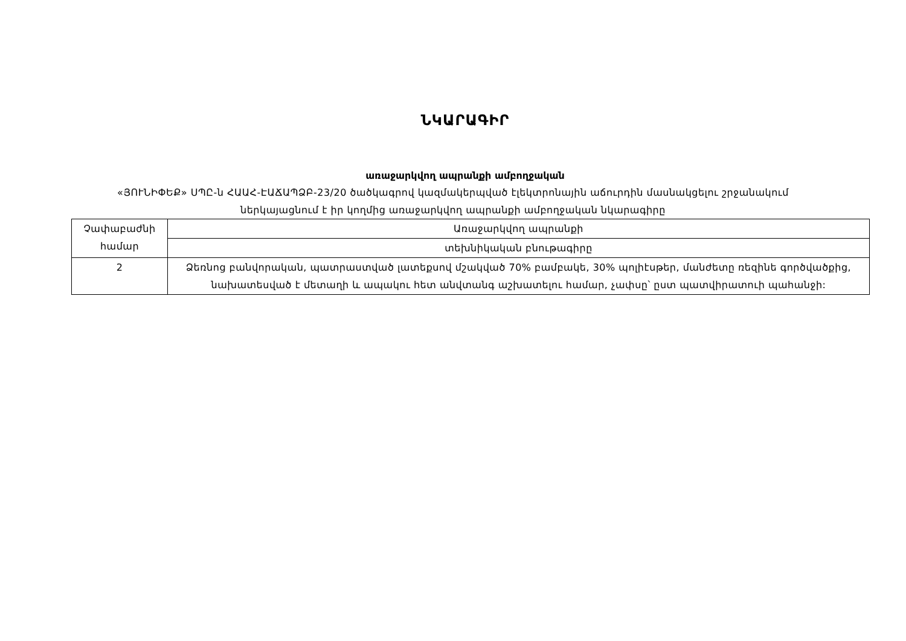ՆԿԱՐԱԳԻՐ
առաջարկվող ապրանքի ամբողջական
«ՅՈՒՆԻՓԵՔ» ՍՊԸ-ն ՀԱԱՀ-ԷԱՃԱՊՁԲ-23/20 ծածկագրով կազմակերպված էլեկտրոնային աճուրդին մասնակցելու շրջանակում ներկայացնում է իր կողմից առաջարկվող ապրանքի ամբողջական նկարագիրը
| Չափաբաժնի համար | Առաջարկվող ապրանքի |
| | տեխնիկական բնութագիրը |
| 2 | Ձեռնոց բանվորական, պատրաստված լատեքսով մշակված 70% բամբակե, 30% պոլիէսթեր, մանժետը ռեզինե գործվածքից, նախատեսված է մետաղի և ապակու հետ անվտանգ աշխատելու համար, չափսը՝ ըստ պատվիրատուի պահանջի: |